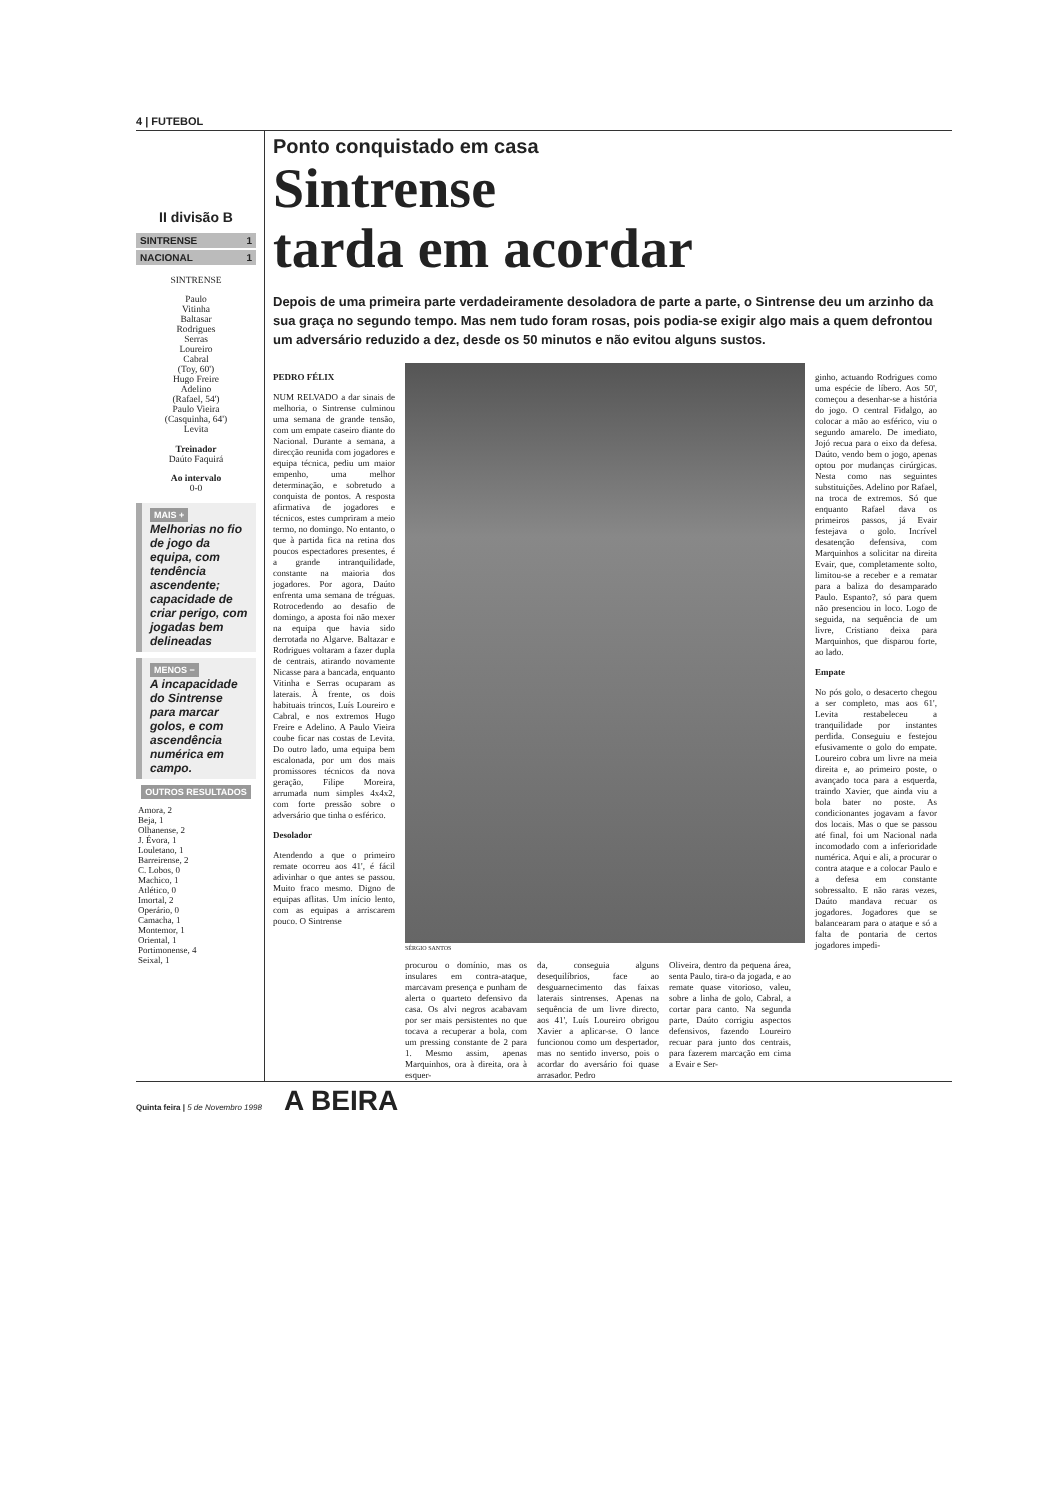4 | FUTEBOL
II divisão B
SINTRENSE 1
NACIONAL 1
SINTRENSE
Paulo
Vitinha
Baltasar
Rodrigues
Serras
Loureiro
Cabral
(Toy, 60')
Hugo Freire
Adelino
(Rafael, 54')
Paulo Vieira
(Casquinha, 64')
Levita
Treinador
Daúto Faquirá
Ao intervalo
0-0
MAIS +
Melhorias no fio de jogo da equipa, com tendência ascendente; capacidade de criar perigo, com jogadas bem delineadas
MENOS −
A incapacidade do Sintrense para marcar golos, e com ascendência numérica em campo.
OUTROS RESULTADOS
| Amora, 2 |
| Beja, 1 |
| Olhanense, 2 |
| J. Évora, 1 |
| Louletano, 1 |
| Barreirense, 2 |
| C. Lobos, 0 |
| Machico, 1 |
| Atlético, 0 |
| Imortal, 2 |
| Operário, 0 |
| Camacha, 1 |
| Montemor, 1 |
| Oriental, 1 |
| Portimonense, 4 |
| Seixal, 1 |
Ponto conquistado em casa
Sintrense
tarda em acordar
Depois de uma primeira parte verdadeiramente desoladora de parte a parte, o Sintrense deu um arzinho da sua graça no segundo tempo. Mas nem tudo foram rosas, pois podia-se exigir algo mais a quem defrontou um adversário reduzido a dez, desde os 50 minutos e não evitou alguns sustos.
PEDRO FÉLIX
NUM RELVADO a dar sinais de melhoria, o Sintrense culminou uma semana de grande tensão, com um empate caseiro diante do Nacional. Durante a semana, a direcção reunida com jogadores e equipa técnica, pediu um maior empenho, uma melhor determinação, e sobretudo a conquista de pontos. A resposta afirmativa de jogadores e técnicos, estes cumpriram a meio termo, no domingo. No entanto, o que à partida fica na retina dos poucos espectadores presentes, é a grande intranquilidade, constante na maioria dos jogadores. Por agora, Daúto enfrenta uma semana de tréguas. Rotrocedendo ao desafio de domingo, a aposta foi não mexer na equipa que havia sido derrotada no Algarve. Baltazar e Rodrigues voltaram a fazer dupla de centrais, atirando novamente Nicasse para a bancada, enquanto Vitinha e Serras ocuparam as laterais. À frente, os dois habituais trincos, Luís Loureiro e Cabral, e nos extremos Hugo Freire e Adelino. A Paulo Vieira coube ficar nas costas de Levita. Do outro lado, uma equipa bem escalonada, por um dos mais promissores técnicos da nova geração, Filipe Moreira, arrumada num simples 4x4x2, com forte pressão sobre o adversário que tinha o esférico.
Desolador
Atendendo a que o primeiro remate ocorreu aos 41', é fácil adivinhar o que antes se passou. Muito fraco mesmo. Digno de equipas aflitas. Um início lento, com as equipas a arriscarem pouco. O Sintrense
SÉRGIO SANTOS
procurou o domínio, mas os insulares em contra-ataque, marcavam presença e punham de alerta o quarteto defensivo da casa. Os alvi negros acabavam por ser mais persistentes no que tocava a recuperar a bola, com um pressing constante de 2 para 1. Mesmo assim, apenas Marquinhos, ora à direita, ora à esquer-
da, conseguia alguns desequilíbrios, face ao desguarnecimento das faixas laterais sintrenses. Apenas na sequência de um livre directo, aos 41', Luís Loureiro obrigou Xavier a aplicar-se. O lance funcionou como um despertador, mas no sentido inverso, pois o acordar do aversário foi quase arrasador. Pedro
Oliveira, dentro da pequena área, senta Paulo, tira-o da jogada, e ao remate quase vitorioso, valeu, sobre a linha de golo, Cabral, a cortar para canto. Na segunda parte, Daúto corrigiu aspectos defensivos, fazendo Loureiro recuar para junto dos centrais, para fazerem marcação em cima a Evair e Ser-
ginho, actuando Rodrigues como uma espécie de líbero. Aos 50', começou a desenhar-se a história do jogo. O central Fidalgo, ao colocar a mão ao esférico, viu o segundo amarelo. De imediato, Jojó recua para o eixo da defesa. Daúto, vendo bem o jogo, apenas optou por mudanças cirúrgicas. Nesta como nas seguintes substituições. Adelino por Rafael, na troca de extremos. Só que enquanto Rafael dava os primeiros passos, já Evair festejava o golo. Incrível desatenção defensiva, com Marquinhos a solicitar na direita Evair, que, completamente solto, limitou-se a receber e a rematar para a baliza do desamparado Paulo. Espanto?, só para quem não presenciou in loco. Logo de seguida, na sequência de um livre, Cristiano deixa para Marquinhos, que disparou forte, ao lado.
Empate
No pós golo, o desacerto chegou a ser completo, mas aos 61', Levita restabeleceu a tranquilidade por instantes perdida. Conseguiu e festejou efusivamente o golo do empate. Loureiro cobra um livre na meia direita e, ao primeiro poste, o avançado toca para a esquerda, traindo Xavier, que ainda viu a bola bater no poste. As condicionantes jogavam a favor dos locais. Mas o que se passou até final, foi um Nacional nada incomodado com a inferioridade numérica. Aqui e ali, a procurar o contra ataque e a colocar Paulo e a defesa em constante sobressalto. E não raras vezes, Daúto mandava recuar os jogadores. Jogadores que se balancearam para o ataque e só a falta de pontaria de certos jogadores impedi-
Quinta feira | 5 de Novembro 1998 A BEIRA